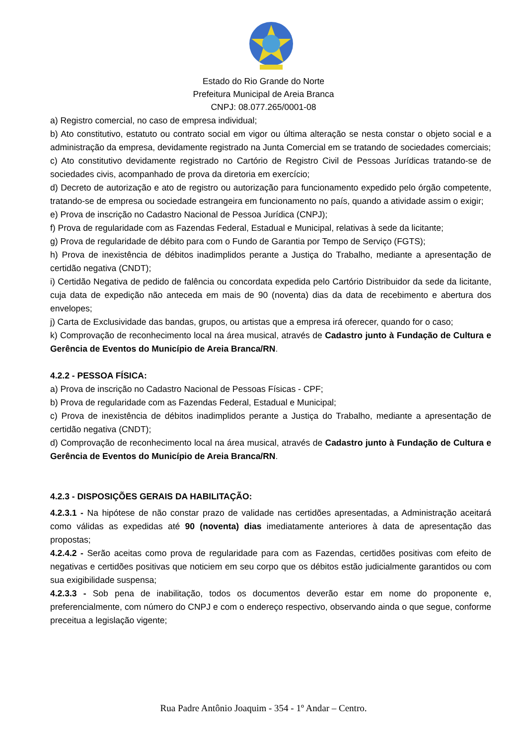Estado do Rio Grande do Norte
Prefeitura Municipal de Areia Branca
CNPJ: 08.077.265/0001-08
a) Registro comercial, no caso de empresa individual;
b) Ato constitutivo, estatuto ou contrato social em vigor ou última alteração se nesta constar o objeto social e a administração da empresa, devidamente registrado na Junta Comercial em se tratando de sociedades comerciais;
c) Ato constitutivo devidamente registrado no Cartório de Registro Civil de Pessoas Jurídicas tratando-se de sociedades civis, acompanhado de prova da diretoria em exercício;
d) Decreto de autorização e ato de registro ou autorização para funcionamento expedido pelo órgão competente, tratando-se de empresa ou sociedade estrangeira em funcionamento no país, quando a atividade assim o exigir;
e) Prova de inscrição no Cadastro Nacional de Pessoa Jurídica (CNPJ);
f) Prova de regularidade com as Fazendas Federal, Estadual e Municipal, relativas à sede da licitante;
g) Prova de regularidade de débito para com o Fundo de Garantia por Tempo de Serviço (FGTS);
h) Prova de inexistência de débitos inadimplidos perante a Justiça do Trabalho, mediante a apresentação de certidão negativa (CNDT);
i) Certidão Negativa de pedido de falência ou concordata expedida pelo Cartório Distribuidor da sede da licitante, cuja data de expedição não anteceda em mais de 90 (noventa) dias da data de recebimento e abertura dos envelopes;
j) Carta de Exclusividade das bandas, grupos, ou artistas que a empresa irá oferecer, quando for o caso;
k) Comprovação de reconhecimento local na área musical, através de Cadastro junto à Fundação de Cultura e Gerência de Eventos do Município de Areia Branca/RN.
4.2.2 - PESSOA FÍSICA:
a) Prova de inscrição no Cadastro Nacional de Pessoas Físicas - CPF;
b) Prova de regularidade com as Fazendas Federal, Estadual e Municipal;
c) Prova de inexistência de débitos inadimplidos perante a Justiça do Trabalho, mediante a apresentação de certidão negativa (CNDT);
d) Comprovação de reconhecimento local na área musical, através de Cadastro junto à Fundação de Cultura e Gerência de Eventos do Município de Areia Branca/RN.
4.2.3 - DISPOSIÇÕES GERAIS DA HABILITAÇÃO:
4.2.3.1 - Na hipótese de não constar prazo de validade nas certidões apresentadas, a Administração aceitará como válidas as expedidas até 90 (noventa) dias imediatamente anteriores à data de apresentação das propostas;
4.2.4.2 - Serão aceitas como prova de regularidade para com as Fazendas, certidões positivas com efeito de negativas e certidões positivas que noticiem em seu corpo que os débitos estão judicialmente garantidos ou com sua exigibilidade suspensa;
4.2.3.3 - Sob pena de inabilitação, todos os documentos deverão estar em nome do proponente e, preferencialmente, com número do CNPJ e com o endereço respectivo, observando ainda o que segue, conforme preceitua a legislação vigente;
Rua Padre Antônio Joaquim - 354 - 1º Andar – Centro.